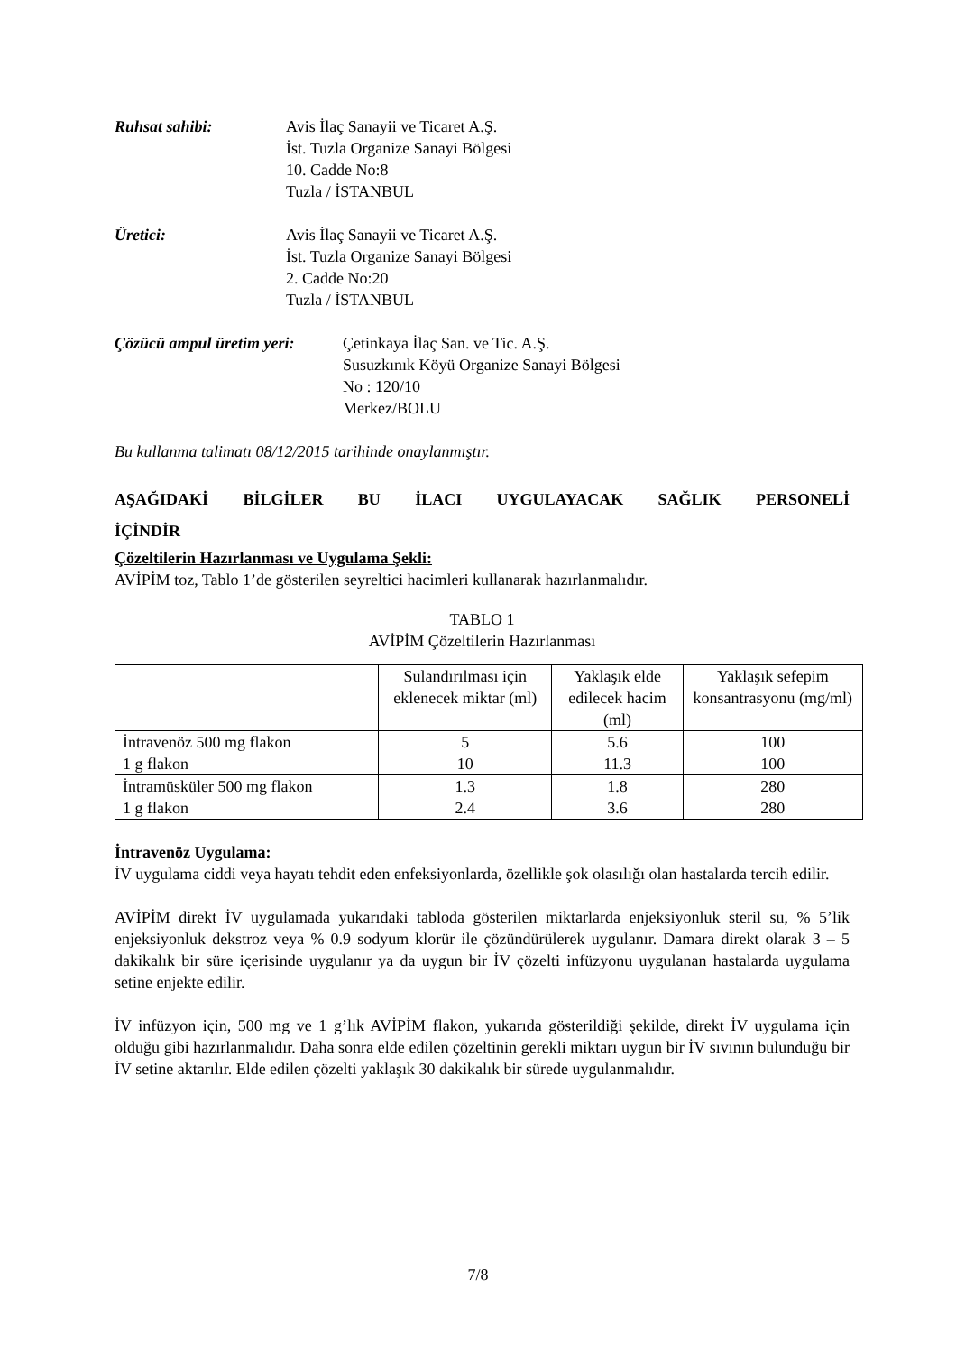Ruhsat sahibi: Avis İlaç Sanayii ve Ticaret A.Ş.
İst. Tuzla Organize Sanayi Bölgesi
10. Cadde No:8
Tuzla / İSTANBUL
Üretici: Avis İlaç Sanayii ve Ticaret A.Ş.
İst. Tuzla Organize Sanayi Bölgesi
2. Cadde No:20
Tuzla / İSTANBUL
Çözücü ampul üretim yeri:
Çetinkaya İlaç San. ve Tic. A.Ş.
Susuzkınık Köyü Organize Sanayi Bölgesi
No : 120/10
Merkez/BOLU
Bu kullanma talimatı 08/12/2015 tarihinde onaylanmıştır.
AŞAĞIDAKİ BİLGİLER BU İLACI UYGULAYACAK SAĞLIK PERSONELİ
İÇİNDİR
Çözeltilerin Hazırlanması ve Uygulama Şekli:
AVİPİM toz, Tablo 1’de gösterilen seyreltici hacimleri kullanarak hazırlanmalıdır.
TABLO 1
AVİPİM Çözeltilerin Hazırlanması
| | Sulandırılması için eklenecek miktar (ml) | Yaklaşık elde edilecek hacim (ml) | Yaklaşık sefepim konsantrasyonu (mg/ml) |
| İntravenöz 500 mg flakon 1 g flakon | 5 10 | 5.6 11.3 | 100 100 |
| İntramüsküler 500 mg flakon 1 g flakon | 1.3 2.4 | 1.8 3.6 | 280 280 |
İntravenöz Uygulama:
İV uygulama ciddi veya hayatı tehdit eden enfeksiyonlarda, özellikle şok olasılığı olan hastalarda tercih edilir.
AVİPİM direkt İV uygulamada yukarıdaki tabloda gösterilen miktarlarda enjeksiyonluk steril su, % 5’lik enjeksiyonluk dekstroz veya % 0.9 sodyum klorür ile çözündürülerek uygulanır. Damara direkt olarak 3 – 5 dakikalık bir süre içerisinde uygulanır ya da uygun bir İV çözelti infüzyonu uygulanan hastalarda uygulama setine enjekte edilir.
İV infüzyon için, 500 mg ve 1 g’lık AVİPİM flakon, yukarıda gösterildiği şekilde, direkt İV uygulama için olduğu gibi hazırlanmalıdır. Daha sonra elde edilen çözeltinin gerekli miktarı uygun bir İV sıvının bulunduğu bir İV setine aktarılır. Elde edilen çözelti yaklaşık 30 dakikalık bir sürede uygulanmalıdır.
7/8